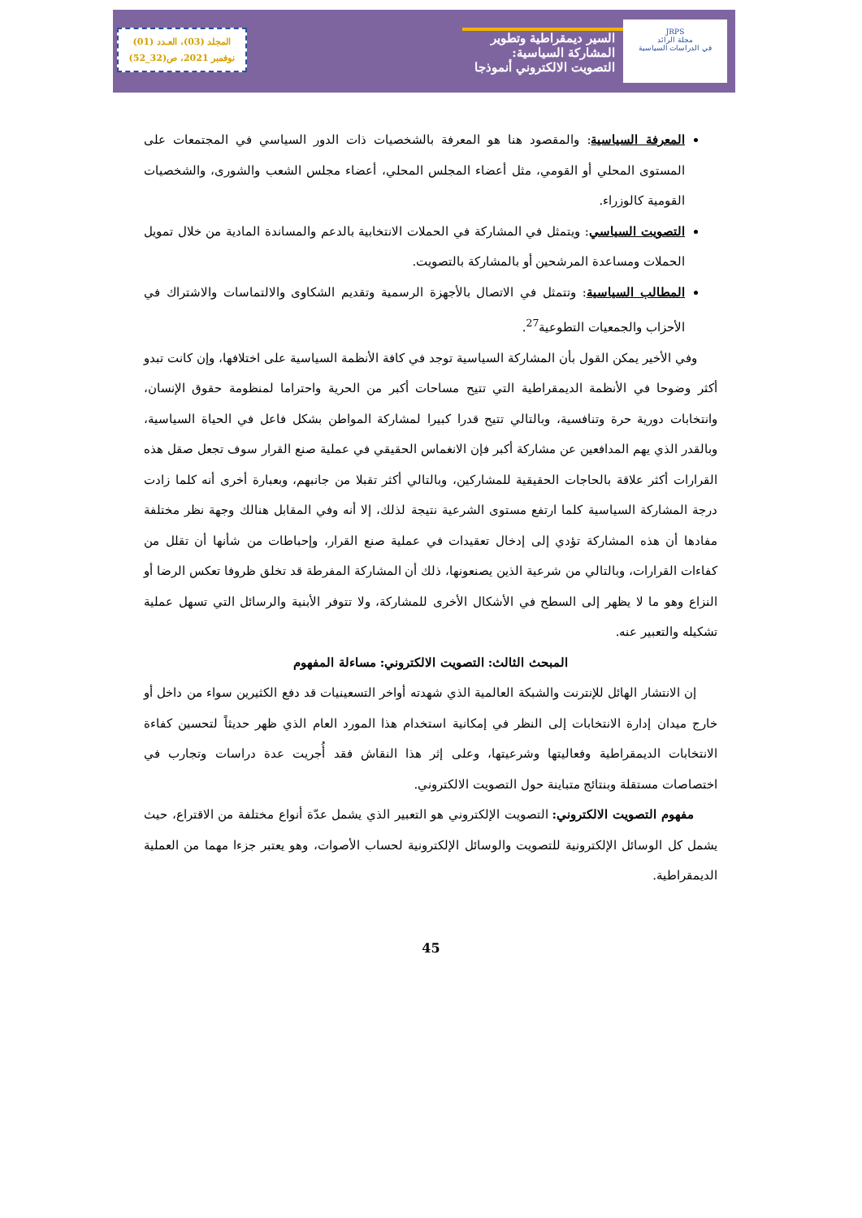JRPS
مجلة الرائد
في الدراسات السياسية
السير ديمقراطية وتطوير المشاركة السياسية:
التصويت الالكتروني أنموذجا
المجلد (03)، العـدد (01)
نوفمبر 2021، ص(32_52)
المعرفة السياسية: والمقصود هنا هو المعرفة بالشخصيات ذات الدور السياسي في المجتمعات على المستوى المحلي أو القومي، مثل أعضاء المجلس المحلي، أعضاء مجلس الشعب والشورى، والشخصيات القومية كالوزراء.
التصويت السياسي: ويتمثل في المشاركة في الحملات الانتخابية بالدعم والمساندة المادية من خلال تمويل الحملات ومساعدة المرشحين أو بالمشاركة بالتصويت.
المطالب السياسية: وتتمثل في الاتصال بالأجهزة الرسمية وتقديم الشكاوى والالتماسات والاشتراك في الأحزاب والجمعيات التطوعية<sup>27</sup>.
وفي الأخير يمكن القول بأن المشاركة السياسية توجد في كافة الأنظمة السياسية على اختلافها، وإن كانت تبدو أكثر وضوحا في الأنظمة الديمقراطية التي تتيح مساحات أكبر من الحرية واحتراما لمنظومة حقوق الإنسان، وانتخابات دورية حرة وتنافسية، وبالتالي تتيح قدرا كبيرا لمشاركة المواطن بشكل فاعل في الحياة السياسية، وبالقدر الذي يهم المدافعين عن مشاركة أكبر فإن الانغماس الحقيقي في عملية صنع القرار سوف تجعل صقل هذه القرارات أكثر علاقة بالحاجات الحقيقية للمشاركين، وبالتالي أكثر تقبلا من جانبهم، وبعبارة أخرى أنه كلما زادت درجة المشاركة السياسية كلما ارتفع مستوى الشرعية نتيجة لذلك، إلا أنه وفي المقابل هنالك وجهة نظر مختلفة مفادها أن هذه المشاركة تؤدي إلى إدخال تعقيدات في عملية صنع القرار، وإحباطات من شأنها أن تقلل من كفاءات القرارات، وبالتالي من شرعية الذين يصنعونها، ذلك أن المشاركة المفرطة قد تخلق ظروفا تعكس الرضا أو النزاع وهو ما لا يظهر إلى السطح في الأشكال الأخرى للمشاركة، ولا تتوفر الأبنية والرسائل التي تسهل عملية تشكيله والتعبير عنه.
المبحث الثالث: التصويت الالكتروني: مساءلة المفهوم
إن الانتشار الهائل للإنترنت والشبكة العالمية الذي شهدته أواخر التسعينيات قد دفع الكثيرين سواء من داخل أو خارج ميدان إدارة الانتخابات إلى النظر في إمكانية استخدام هذا المورد العام الذي ظهر حديثاً لتحسين كفاءة الانتخابات الديمقراطية وفعاليتها وشرعيتها، وعلى إثر هذا النقاش فقد أُجريت عدة دراسات وتجارب في اختصاصات مستقلة وبنتائج متباينة حول التصويت الالكتروني.
مفهوم التصويت الالكتروني: التصويت الإلكتروني هو التعبير الذي يشمل عدّة أنواع مختلفة من الاقتراع، حيث يشمل كل الوسائل الإلكترونية للتصويت والوسائل الإلكترونية لحساب الأصوات، وهو يعتبر جزءا مهما من العملية الديمقراطية.
45